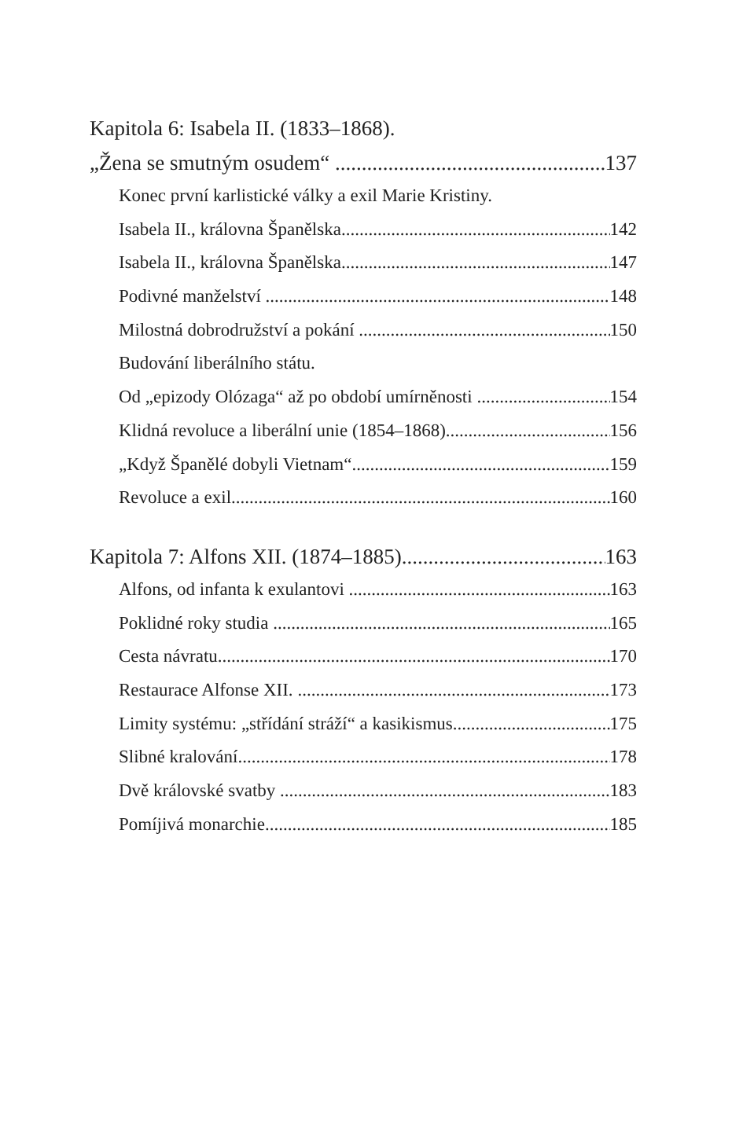Kapitola 6: Isabela II. (1833–1868).
„Žena se smutným osudem“ 137
Konec první karlistické války a exil Marie Kristiny.
Isabela II., královna Španělska 142
Isabela II., královna Španělska 147
Podivné manželství 148
Milostná dobrodružství a pokání 150
Budování liberálního státu.
Od „epizody Olózaga“ až po období umírněnosti 154
Klidná revoluce a liberální unie (1854–1868) 156
„Když Španělé dobyli Vietnam“ 159
Revoluce a exil 160
Kapitola 7: Alfons XII. (1874–1885) 163
Alfons, od infanta k exulantovi 163
Poklidné roky studia 165
Cesta návratu 170
Restaurace Alfonse XII. 173
Limity systému: „střídání stráží“ a kasikismus 175
Slibné kralování 178
Dvě královské svatby 183
Pomíjivá monarchie 185